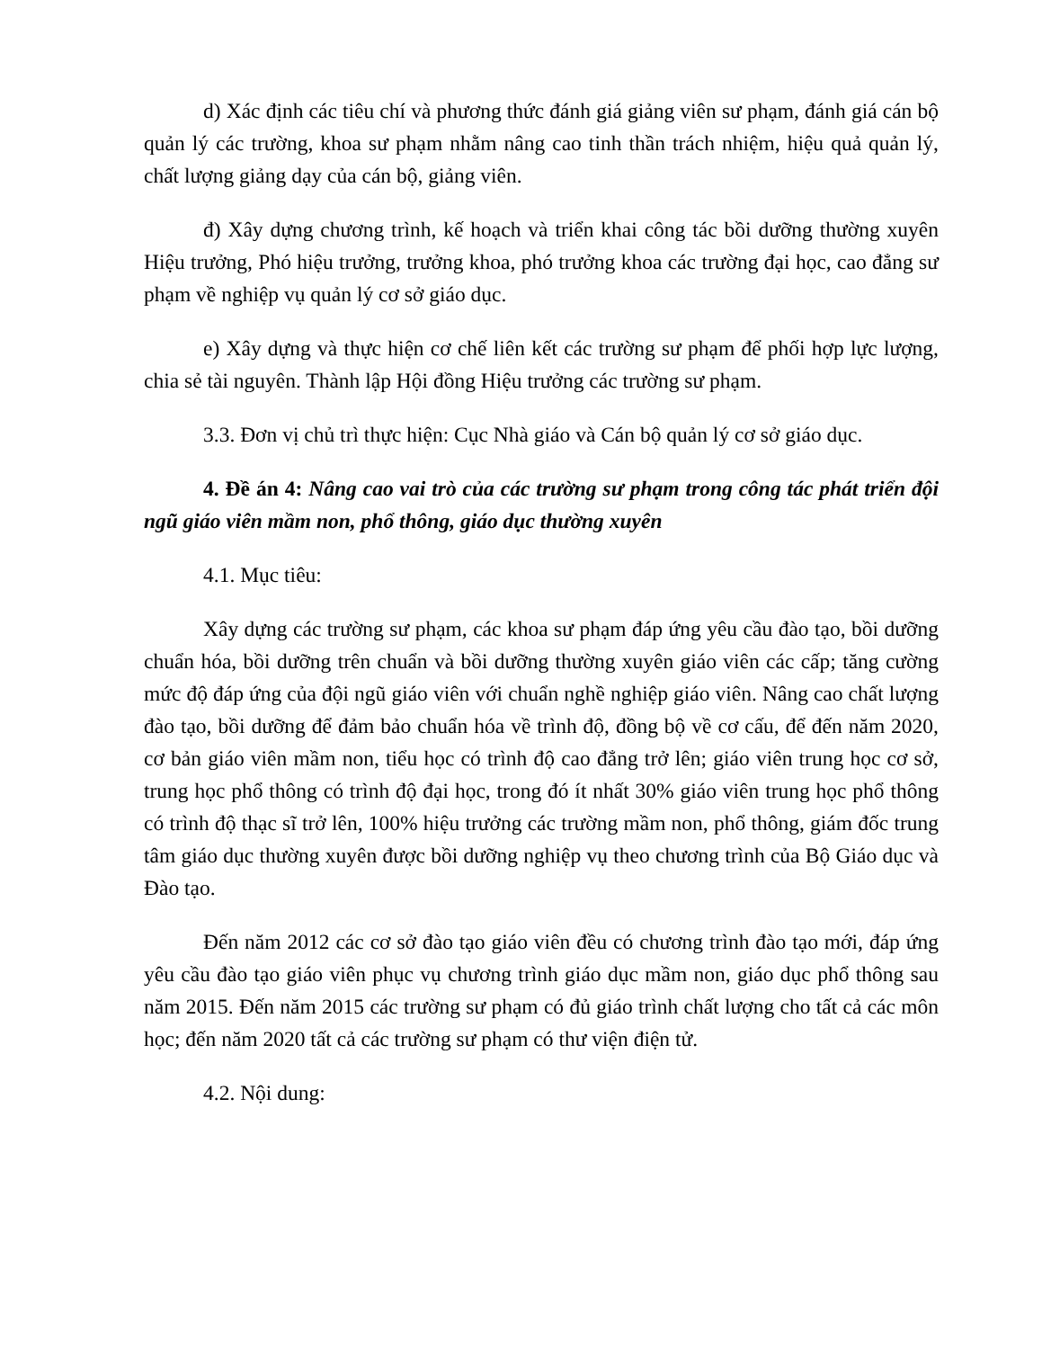d) Xác định các tiêu chí và phương thức đánh giá giảng viên sư phạm, đánh giá cán bộ quản lý các trường, khoa sư phạm nhằm nâng cao tinh thần trách nhiệm, hiệu quả quản lý, chất lượng giảng dạy của cán bộ, giảng viên.
đ) Xây dựng chương trình, kế hoạch và triển khai công tác bồi dưỡng thường xuyên Hiệu trưởng, Phó hiệu trưởng, trưởng khoa, phó trưởng khoa các trường đại học, cao đẳng sư phạm về nghiệp vụ quản lý cơ sở giáo dục.
e) Xây dựng và thực hiện cơ chế liên kết các trường sư phạm để phối hợp lực lượng, chia sẻ tài nguyên. Thành lập Hội đồng Hiệu trưởng các trường sư phạm.
3.3. Đơn vị chủ trì thực hiện: Cục Nhà giáo và Cán bộ quản lý cơ sở giáo dục.
4. Đề án 4: Nâng cao vai trò của các trường sư phạm trong công tác phát triển đội ngũ giáo viên mầm non, phổ thông, giáo dục thường xuyên
4.1. Mục tiêu:
Xây dựng các trường sư phạm, các khoa sư phạm đáp ứng yêu cầu đào tạo, bồi dưỡng chuẩn hóa, bồi dưỡng trên chuẩn và bồi dưỡng thường xuyên giáo viên các cấp; tăng cường mức độ đáp ứng của đội ngũ giáo viên với chuẩn nghề nghiệp giáo viên. Nâng cao chất lượng đào tạo, bồi dưỡng để đảm bảo chuẩn hóa về trình độ, đồng bộ về cơ cấu, để đến năm 2020, cơ bản giáo viên mầm non, tiểu học có trình độ cao đẳng trở lên; giáo viên trung học cơ sở, trung học phổ thông có trình độ đại học, trong đó ít nhất 30% giáo viên trung học phổ thông có trình độ thạc sĩ trở lên, 100% hiệu trưởng các trường mầm non, phổ thông, giám đốc trung tâm giáo dục thường xuyên được bồi dưỡng nghiệp vụ theo chương trình của Bộ Giáo dục và Đào tạo.
Đến năm 2012 các cơ sở đào tạo giáo viên đều có chương trình đào tạo mới, đáp ứng yêu cầu đào tạo giáo viên phục vụ chương trình giáo dục mầm non, giáo dục phổ thông sau năm 2015. Đến năm 2015 các trường sư phạm có đủ giáo trình chất lượng cho tất cả các môn học; đến năm 2020 tất cả các trường sư phạm có thư viện điện tử.
4.2. Nội dung: